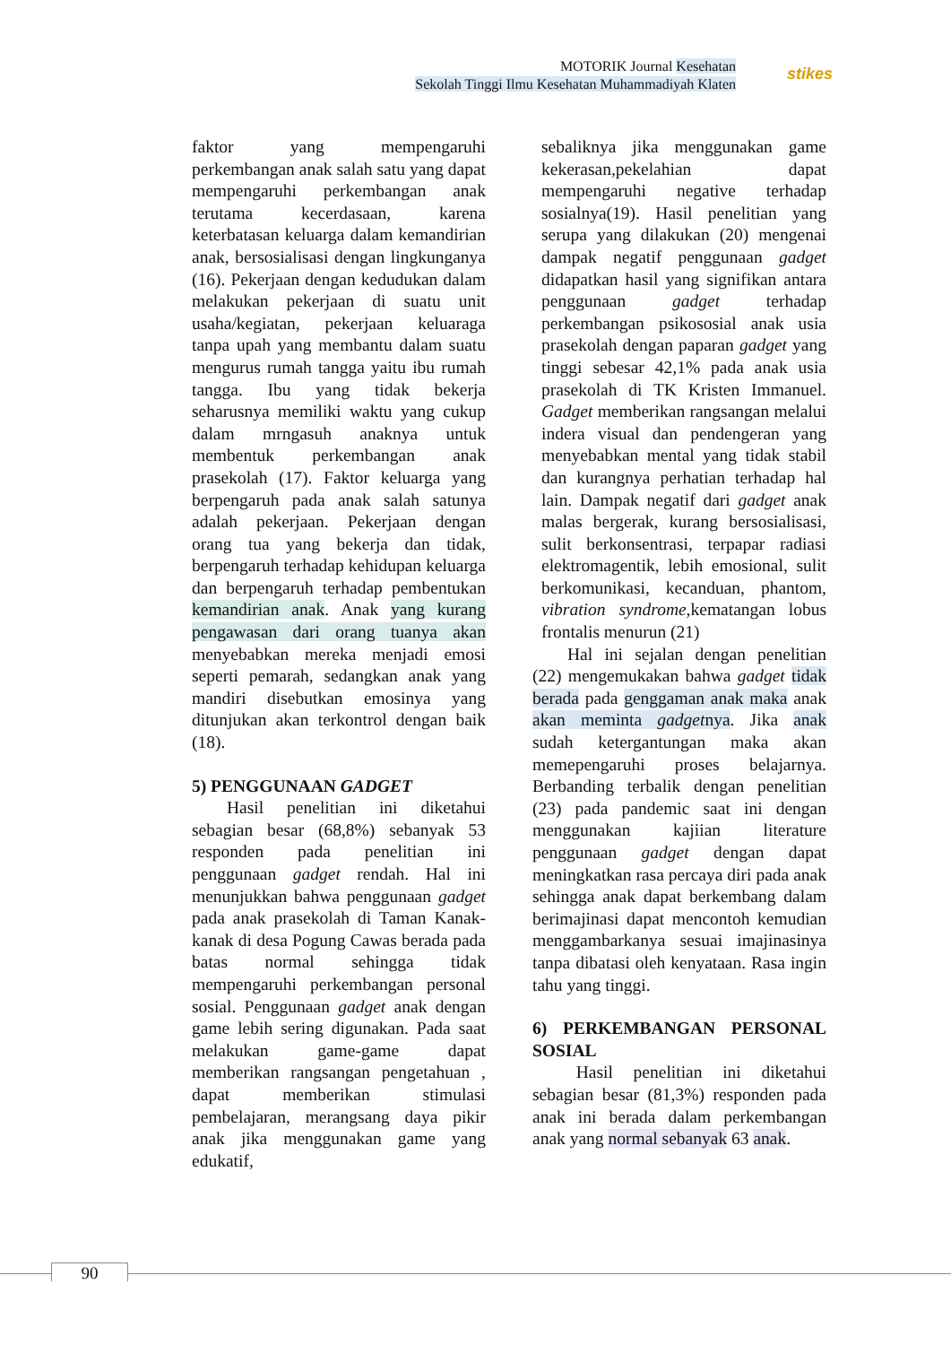MOTORIK Journal Kesehatan
Sekolah Tinggi Ilmu Kesehatan Muhammadiyah Klaten
stikes
faktor yang mempengaruhi perkembangan anak salah satu yang dapat mempengaruhi perkembangan anak terutama kecerdasaan, karena keterbatasan keluarga dalam kemandirian anak, bersosialisasi dengan lingkunganya (16). Pekerjaan dengan kedudukan dalam melakukan pekerjaan di suatu unit usaha/kegiatan, pekerjaan keluaraga tanpa upah yang membantu dalam suatu mengurus rumah tangga yaitu ibu rumah tangga. Ibu yang tidak bekerja seharusnya memiliki waktu yang cukup dalam mrngasuh anaknya untuk membentuk perkembangan anak prasekolah (17). Faktor keluarga yang berpengaruh pada anak salah satunya adalah pekerjaan. Pekerjaan dengan orang tua yang bekerja dan tidak, berpengaruh terhadap kehidupan keluarga dan berpengaruh terhadap pembentukan kemandirian anak. Anak yang kurang pengawasan dari orang tuanya akan menyebabkan mereka menjadi emosi seperti pemarah, sedangkan anak yang mandiri disebutkan emosinya yang ditunjukan akan terkontrol dengan baik (18).
5) PENGGUNAAN GADGET
  Hasil penelitian ini diketahui sebagian besar (68,8%) sebanyak 53 responden pada penelitian ini penggunaan gadget rendah. Hal ini menunjukkan bahwa penggunaan gadget pada anak prasekolah di Taman Kanak-kanak di desa Pogung Cawas berada pada batas normal sehingga tidak mempengaruhi perkembangan personal sosial. Penggunaan gadget anak dengan game lebih sering digunakan. Pada saat melakukan game-game dapat memberikan rangsangan pengetahuan , dapat memberikan stimulasi pembelajaran, merangsang daya pikir anak jika menggunakan game yang edukatif,
sebaliknya jika menggunakan game kekerasan,pekelahian dapat mempengaruhi negative terhadap sosialnya(19). Hasil penelitian yang serupa yang dilakukan (20) mengenai dampak negatif penggunaan gadget didapatkan hasil yang signifikan antara penggunaan gadget terhadap perkembangan psikososial anak usia prasekolah dengan paparan gadget yang tinggi sebesar 42,1% pada anak usia prasekolah di TK Kristen Immanuel. Gadget memberikan rangsangan melalui indera visual dan pendengeran yang menyebabkan mental yang tidak stabil dan kurangnya perhatian terhadap hal lain. Dampak negatif dari gadget anak malas bergerak, kurang bersosialisasi, sulit berkonsentrasi, terpapar radiasi elektromagentik, lebih emosional, sulit berkomunikasi, kecanduan, phantom, vibration syndrome, kematangan lobus frontalis menurun (21)
  Hal ini sejalan dengan penelitian (22) mengemukakan bahwa gadget tidak berada pada genggaman anak maka anak akan meminta gadgetnya. Jika anak sudah ketergantungan maka akan memepengaruhi proses belajarnya. Berbanding terbalik dengan penelitian (23) pada pandemic saat ini dengan menggunakan kajiian literature penggunaan gadget dengan dapat meningkatkan rasa percaya diri pada anak sehingga anak dapat berkembang dalam berimajinasi dapat mencontoh kemudian menggambarkanya sesuai imajinasinya tanpa dibatasi oleh kenyataan. Rasa ingin tahu yang tinggi.
6) PERKEMBANGAN PERSONAL SOSIAL
   Hasil penelitian ini diketahui sebagian besar (81,3%) responden pada anak ini berada dalam perkembangan anak yang normal sebanyak 63 anak.
90